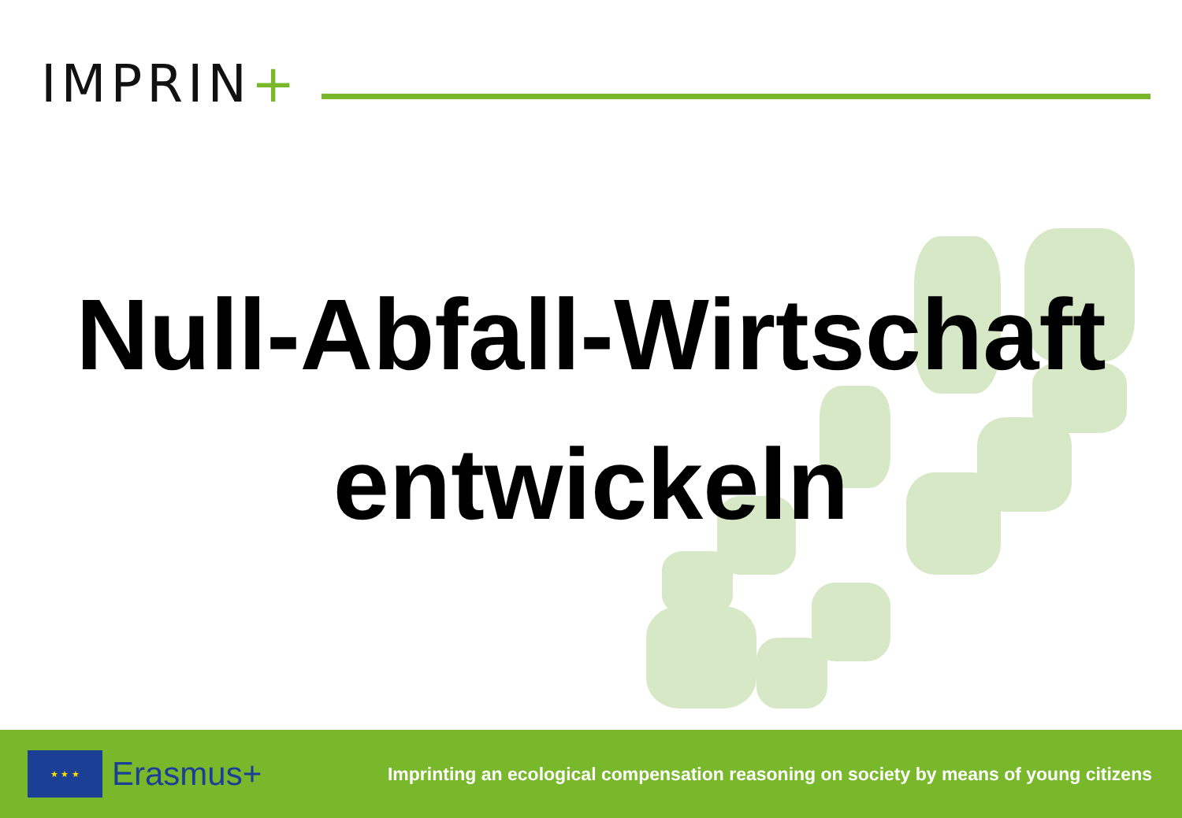IMPRIN+
Null-Abfall-Wirtschaft
entwickeln
★ ★ ★
Erasmus+
Imprinting an ecological compensation reasoning on society by means of young citizens